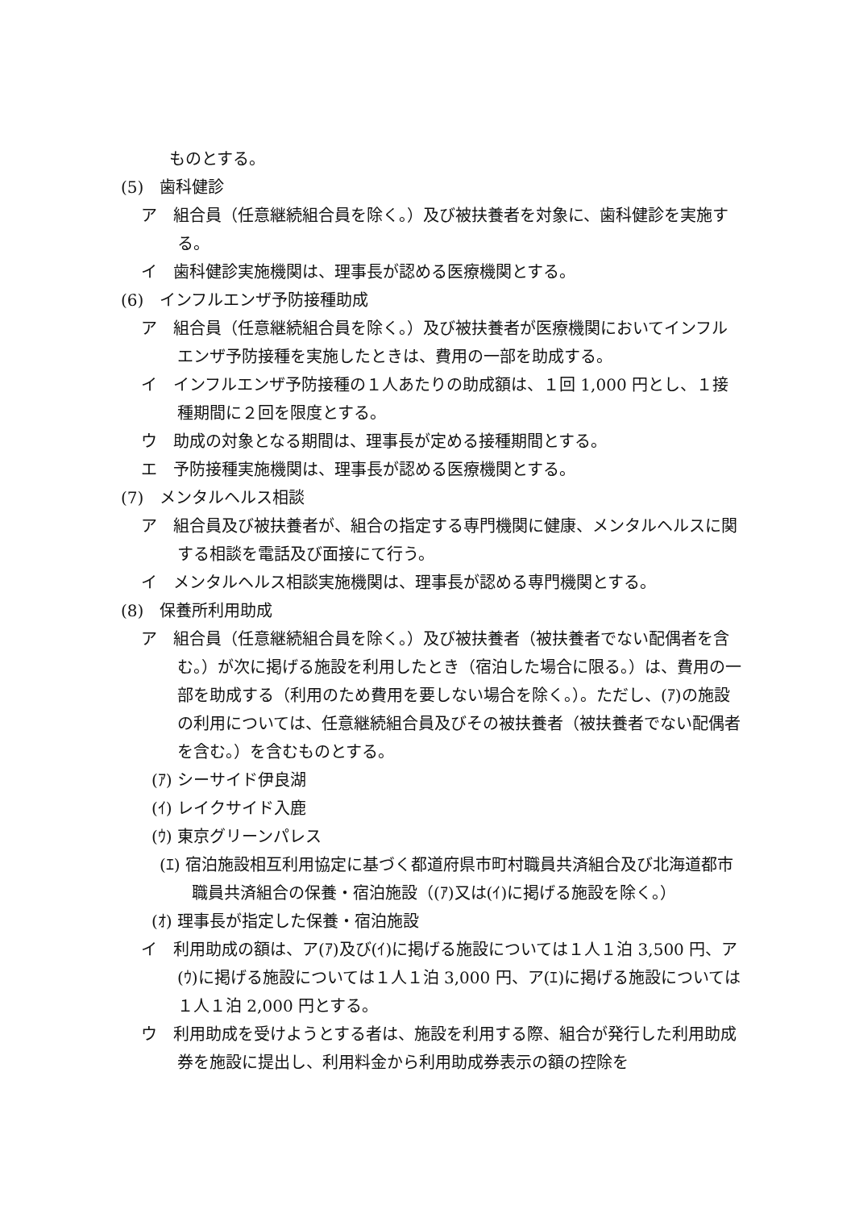ものとする。
(5)　歯科健診
ア　組合員（任意継続組合員を除く。）及び被扶養者を対象に、歯科健診を実施する。
イ　歯科健診実施機関は、理事長が認める医療機関とする。
(6)　インフルエンザ予防接種助成
ア　組合員（任意継続組合員を除く。）及び被扶養者が医療機関においてインフルエンザ予防接種を実施したときは、費用の一部を助成する。
イ　インフルエンザ予防接種の１人あたりの助成額は、１回 1,000 円とし、１接種期間に２回を限度とする。
ウ　助成の対象となる期間は、理事長が定める接種期間とする。
エ　予防接種実施機関は、理事長が認める医療機関とする。
(7)　メンタルヘルス相談
ア　組合員及び被扶養者が、組合の指定する専門機関に健康、メンタルヘルスに関する相談を電話及び面接にて行う。
イ　メンタルヘルス相談実施機関は、理事長が認める専門機関とする。
(8)　保養所利用助成
ア　組合員（任意継続組合員を除く。）及び被扶養者（被扶養者でない配偶者を含む。）が次に掲げる施設を利用したとき（宿泊した場合に限る。）は、費用の一部を助成する（利用のため費用を要しない場合を除く。）。ただし、(ｱ)の施設の利用については、任意継続組合員及びその被扶養者（被扶養者でない配偶者を含む。）を含むものとする。
(ｱ) シーサイド伊良湖
(ｲ) レイクサイド入鹿
(ｳ) 東京グリーンパレス
(ｴ) 宿泊施設相互利用協定に基づく都道府県市町村職員共済組合及び北海道都市職員共済組合の保養・宿泊施設（(ｱ)又は(ｲ)に掲げる施設を除く。）
(ｵ) 理事長が指定した保養・宿泊施設
イ　利用助成の額は、ア(ｱ)及び(ｲ)に掲げる施設については１人１泊 3,500 円、ア(ｳ)に掲げる施設については１人１泊 3,000 円、ア(ｴ)に掲げる施設については１人１泊 2,000 円とする。
ウ　利用助成を受けようとする者は、施設を利用する際、組合が発行した利用助成券を施設に提出し、利用料金から利用助成券表示の額の控除を